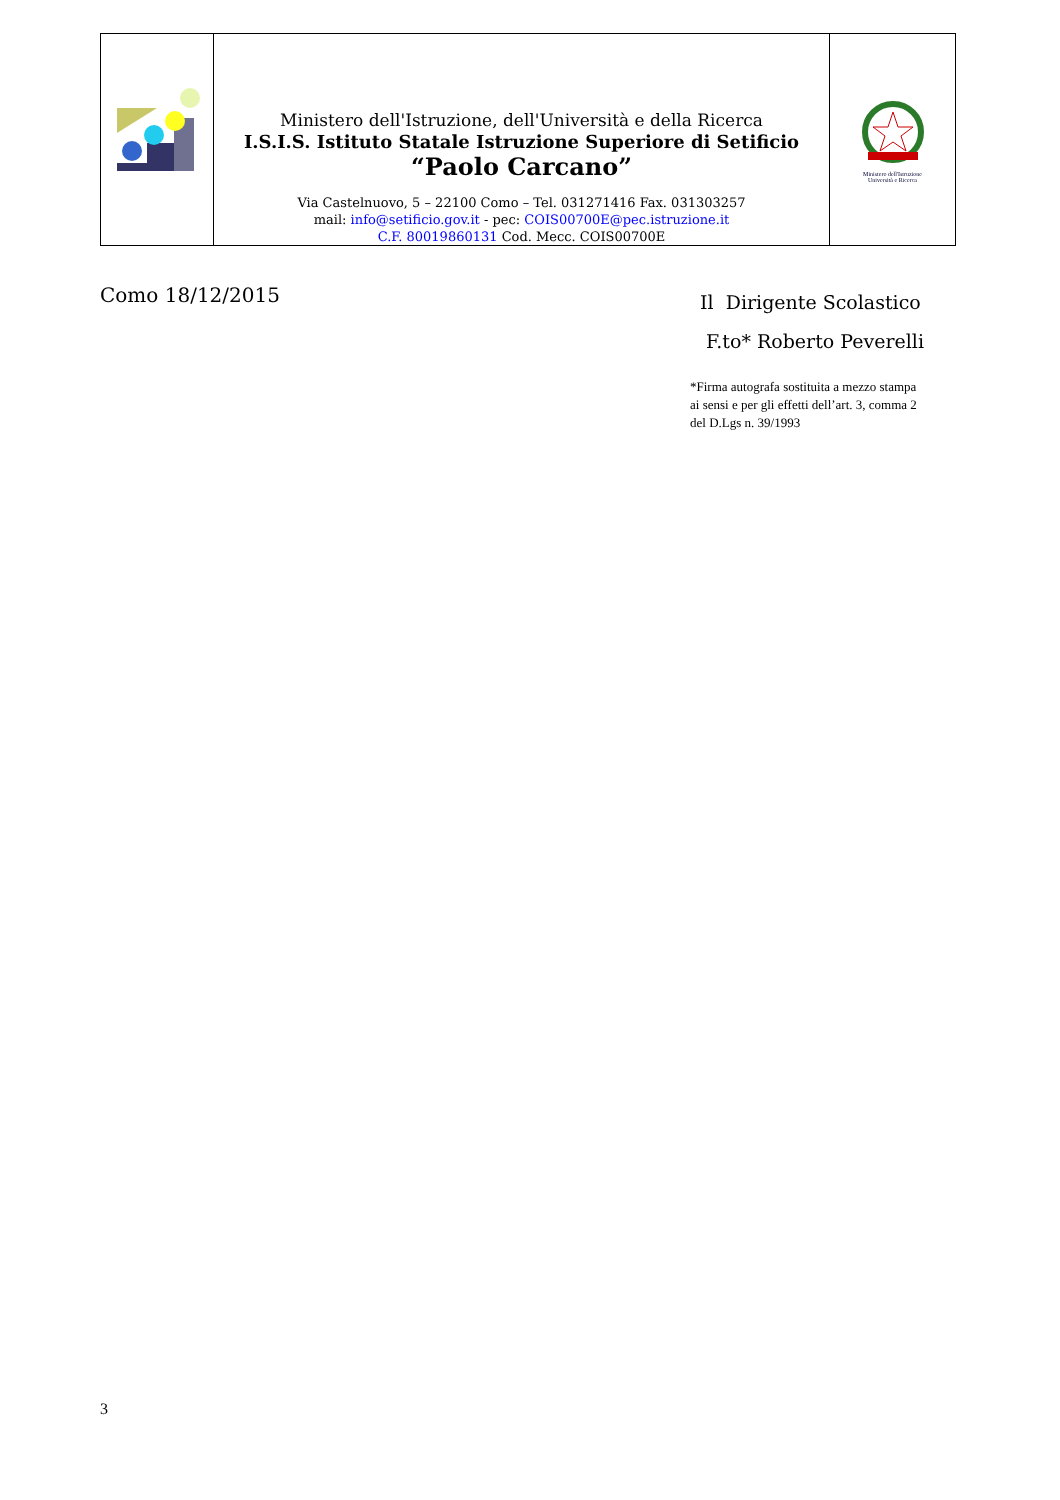| | Ministero dell'Istruzione, dell'Università e della Ricerca I.S.I.S. Istituto Statale Istruzione Superiore di Setificio “Paolo Carcano” Via Castelnuovo, 5 – 22100 Como – Tel. 031271416 Fax. 031303257 mail: info@setificio.gov.it - pec: COIS00700E@pec.istruzione.it C.F. 80019860131 Cod. Mecc. COIS00700E | Ministero dell'Istruzione Università e Ricerca |
Como 18/12/2015
Il Dirigente Scolastico
F.to* Roberto Peverelli
*Firma autografa sostituita a mezzo stampa
ai sensi e per gli effetti dell’art. 3, comma 2
del D.Lgs n. 39/1993
3